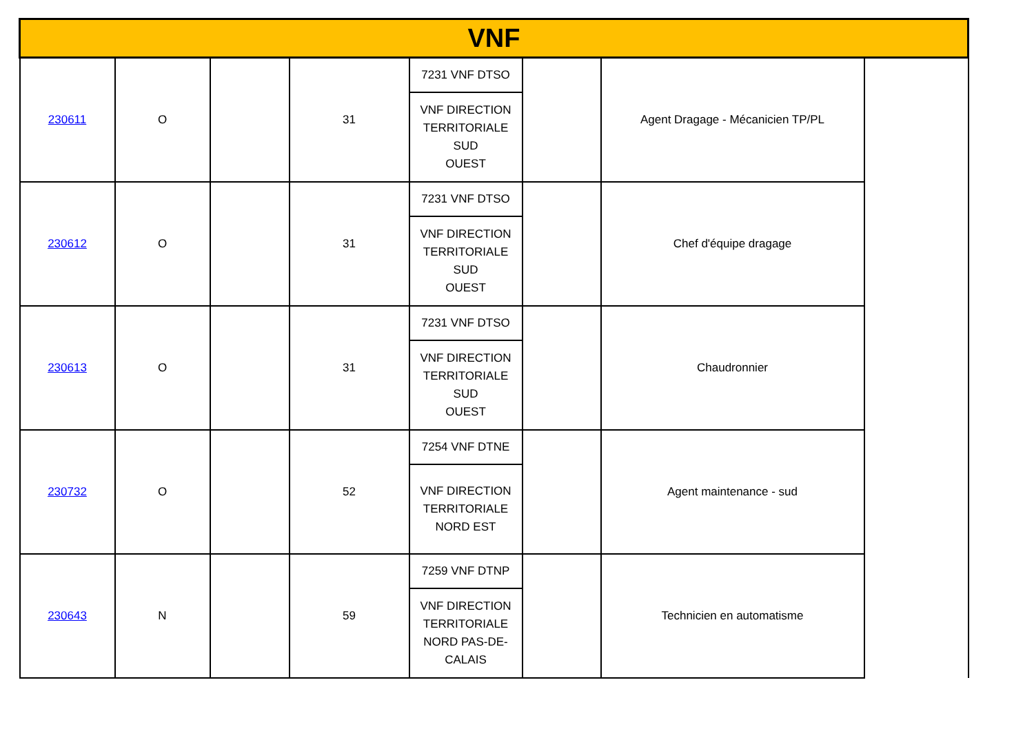| VNF | | | | | | | |
| 230611 | O | | 31 | 7231 VNF DTSO VNF DIRECTION TERRITORIALE SUD OUEST | | Agent Dragage - Mécanicien TP/PL | |
| 230612 | O | | 31 | 7231 VNF DTSO VNF DIRECTION TERRITORIALE SUD OUEST | | Chef d'équipe dragage | |
| 230613 | O | | 31 | 7231 VNF DTSO VNF DIRECTION TERRITORIALE SUD OUEST | | Chaudronnier | |
| 230732 | O | | 52 | 7254 VNF DTNE VNF DIRECTION TERRITORIALE NORD EST | | Agent maintenance - sud | |
| 230643 | N | | 59 | 7259 VNF DTNP VNF DIRECTION TERRITORIALE NORD PAS-DE- CALAIS | | Technicien en automatisme | |